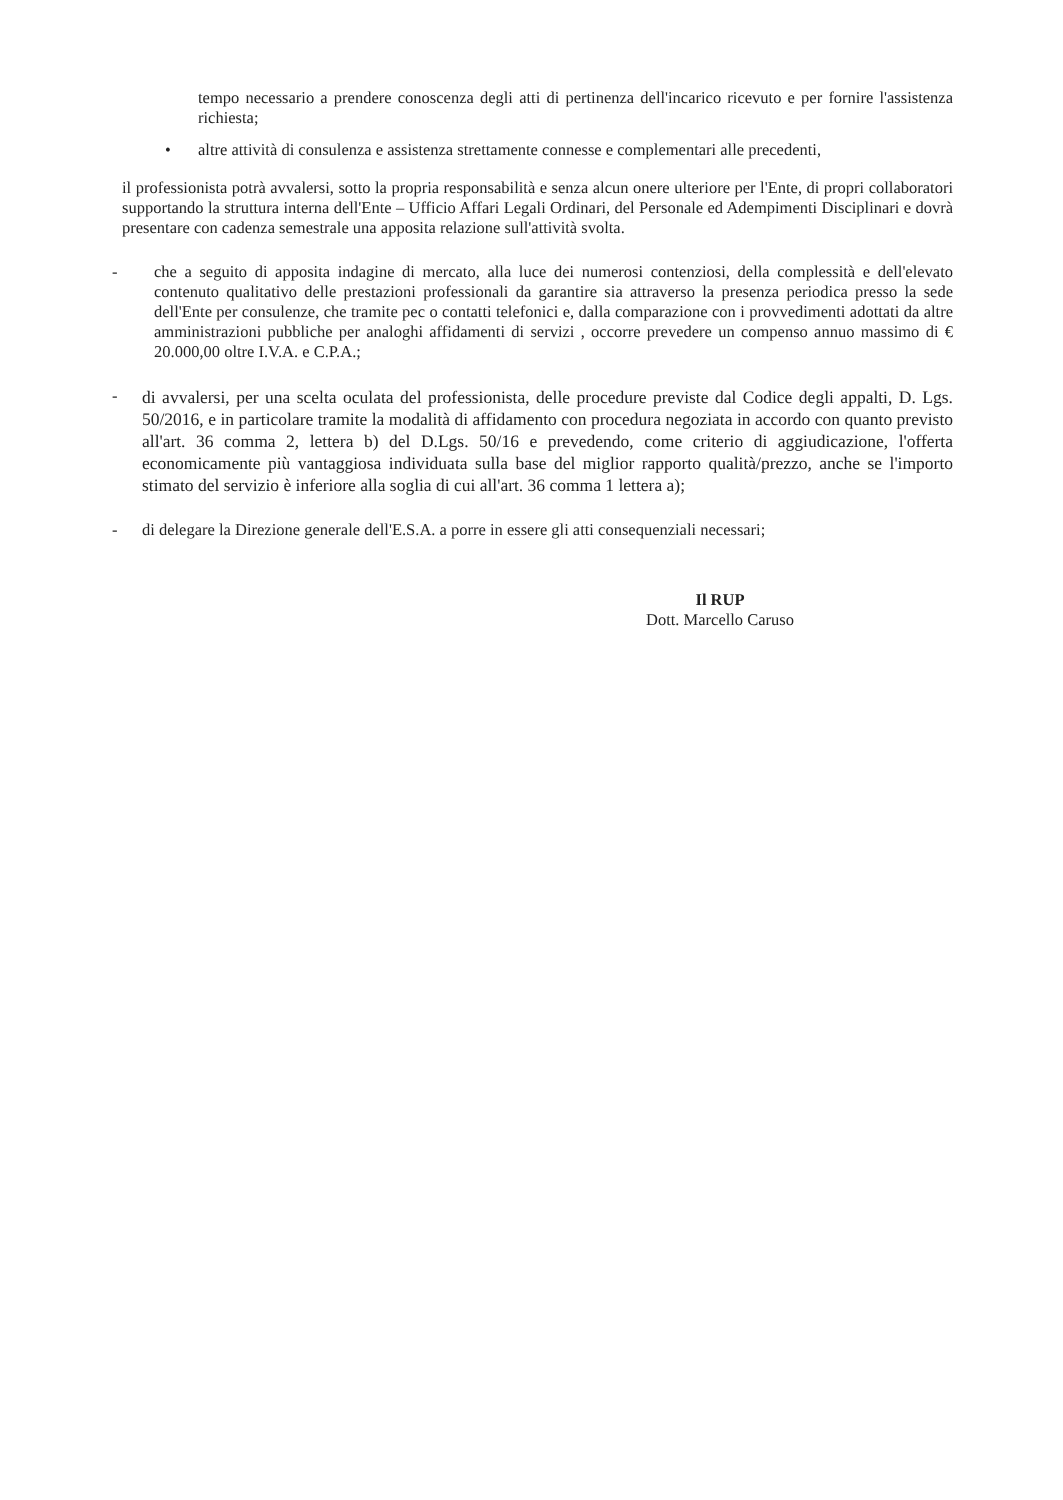tempo necessario a prendere conoscenza degli atti di pertinenza dell'incarico ricevuto e per fornire l'assistenza richiesta;
• altre attività di consulenza e assistenza strettamente connesse e complementari alle precedenti,
il professionista potrà avvalersi, sotto la propria responsabilità e senza alcun onere ulteriore per l'Ente, di propri collaboratori supportando la struttura interna dell'Ente – Ufficio Affari Legali Ordinari, del Personale ed Adempimenti Disciplinari e dovrà presentare con cadenza semestrale una apposita relazione sull'attività svolta.
- che a seguito di apposita indagine di mercato, alla luce dei numerosi contenziosi, della complessità e dell'elevato contenuto qualitativo delle prestazioni professionali da garantire sia attraverso la presenza periodica presso la sede dell'Ente per consulenze, che tramite pec o contatti telefonici e, dalla comparazione con i provvedimenti adottati da altre amministrazioni pubbliche per analoghi affidamenti di servizi , occorre prevedere un compenso annuo massimo di € 20.000,00 oltre I.V.A. e C.P.A.;
-
di avvalersi, per una scelta oculata del professionista, delle procedure previste dal Codice degli appalti, D. Lgs. 50/2016, e in particolare tramite la modalità di affidamento con procedura negoziata in accordo con quanto previsto all'art. 36 comma 2, lettera b) del D.Lgs. 50/16 e prevedendo, come criterio di aggiudicazione, l'offerta economicamente più vantaggiosa individuata sulla base del miglior rapporto qualità/prezzo, anche se l'importo stimato del servizio è inferiore alla soglia di cui all'art. 36 comma 1 lettera a);
- di delegare la Direzione generale dell'E.S.A. a porre in essere gli atti consequenziali necessari;
Il RUP
Dott. Marcello Caruso